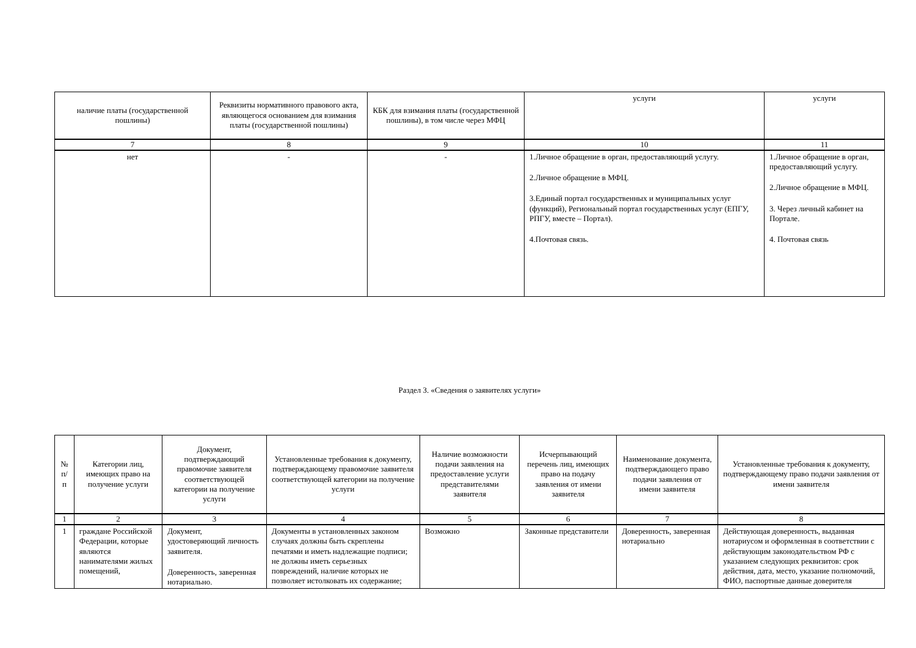| наличие платы (государственной пошлины) | Реквизиты нормативного правового акта, являющегося основанием для взимания платы (государственной пошлины) | КБК для взимания платы (государственной пошлины), в том числе через МФЦ | услуги | услуги |
| --- | --- | --- | --- | --- |
| 7 | 8 | 9 | 10 | 11 |
| нет | - | - | 1.Личное обращение в орган, предоставляющий услугу. 2.Личное обращение в МФЦ. 3.Единый портал государственных и муниципальных услуг (функций), Региональный портал государственных услуг (ЕПГУ, РПГУ, вместе – Портал). 4.Почтовая связь. | 1.Личное обращение в орган, предоставляющий услугу. 2.Личное обращение в МФЦ. 3. Через личный кабинет на Портале. 4. Почтовая связь |
Раздел 3. «Сведения о заявителях услуги»
| № п/п | Категории лиц, имеющих право на получение услуги | Документ, подтверждающий правомочие заявителя соответствующей категории на получение услуги | Установленные требования к документу, подтверждающему правомочие заявителя соответствующей категории на получение услуги | Наличие возможности подачи заявления на предоставление услуги представителями заявителя | Исчерпывающий перечень лиц, имеющих право на подачу заявления от имени заявителя | Наименование документа, подтверждающего право подачи заявления от имени заявителя | Установленные требования к документу, подтверждающему право подачи заявления от имени заявителя |
| --- | --- | --- | --- | --- | --- | --- | --- |
| 1 | 2 | 3 | 4 | 5 | 6 | 7 | 8 |
| 1 | граждане Российской Федерации, которые являются нанимателями жилых помещений, | Документ, удостоверяющий личность заявителя. Доверенность, заверенная нотариально. | Документы в установленных законом случаях должны быть скреплены печатями и иметь надлежащие подписи; не должны иметь серьезных повреждений, наличие которых не позволяет истолковать их содержание; | Возможно | Законные представители | Доверенность, заверенная нотариально | Действующая доверенность, выданная нотариусом и оформленная в соответствии с действующим законодательством РФ с указанием следующих реквизитов: срок действия, дата, место, указание полномочий, ФИО, паспортные данные доверителя |